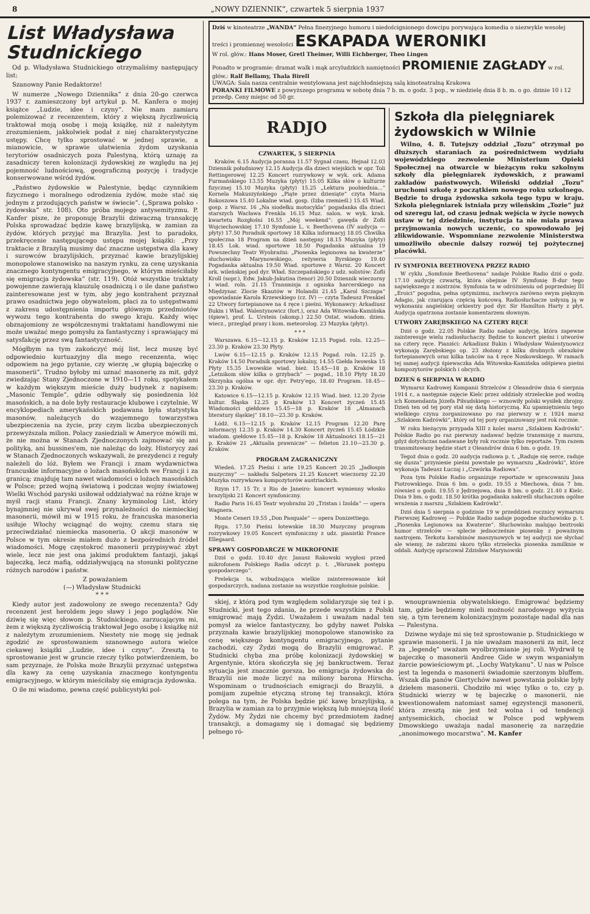8 „NOWY DZIENNIK“, czwartek 5 sierpnia 1937
List Władysława
Studnickiego
Od p. Władysława Studnickiego otrzymaliśmy następujący list:
Szanowny Panie Redaktorze!
W numerze „Nowego Dziennika“ z dnia 20-go czerwca 1937 r. zamieszczony był artykuł p. M. Kanfera o mojej książce „Ludzie, idee i czyny“. Nie mam zamiaru polemizować z recenzentem, który z większą życzliwością traktował moją osobę i moją książkę, niż z należytym zrozumieniem, jakkolwiek podał z niej charakterystyczne ustępy. Chcę tylko sprostować w jednej sprawie, a mianowicie, w sprawie ułatwienia żydom uzyskania terytoriów osadniczych poza Palestyną, którą uznaję za zasadniczy teren kolonizacji żydowskiej ze względu na jej pojemność ludnościową, geograficzną pozycję i tradycje konserwowane wśród żydów.
„Państwo żydowskie w Palestynie, będąc czynnikiem fizycznego i moralnego odrodzenia żydów, może stać się jednym z przodujących państw w świecie“. („Sprawa polsko - żydowska“ str. 108). Oto próba mojego antysemityzmu. P. Kanfer pisze, że proponuję Brazylii dziwaczną transakcję Polska sprowadzać będzie kawę brazylijską, w zamian za żydów, których przyjąć ma Brazylia. Jest to paradoks, przekręcenie następującego ustępu mojej książki: „Przy traktacie z Brazylią musimy dać znaczne ustępstwa dla kawy i surowców brazylijskich, przyznać kawie brazylijskiej monopolowe stanowisko na naszym rynku, za cenę uzyskania znacznego kontyngentu emigracyjnego, w którym mieściłaby się emigracja żydowska“ (str. 119). Otóż wszystkie traktaty powojenne zawierają klauzulę osadniczą i o ile dane państwo zainteresowane jest w tym, aby jego kontrahent przyznał prawo osadnictwa jego obywatelom, płaci za to ustępstwami z zakresu udostępnienia importu głównym przedmiotów wywozu tego kontrahenta do swego kraju. Każdy więc obznajomiony ze współczesnymi traktatami handlowymi nie może uważać mego pomysłu za fantastyczny i sprawiający mi satysfakcję przez swą fantastyczność.
Mógłbym na tym zakończyć mój list, lecz muszę być odpowiednio kurtuazyjny dla mego recenzenta, więc odpowiem na jego pytanie, czy wierzę „w głupią bajeczkę o masonerii“. Trudno byłoby mi uznać masonerię za mit, gdyż zwiedzając Stany Zjednoczone w 1910—11 roku, spotykałem w każdym większym mieście duży budynek z napisem: „Masonic Temple“, gdzie odbywały się posiedzenia lóż masońskich, a na dole były restauracje klubowe i czytelnie. W encyklopediach amerykańskich podawana była statystyka masonów, należących do wzajemnego towarzystwa ubezpieczenia na życie, przy czym liczba ubezpieczonych przewyższała milion. Polacy zasiedziali w Ameryce mówili mi, że nie można w Stanach Zjednoczonych zajmować się ani polityką, ani bussines'em, nie należąc do loży. Historycy zaś w Stanach Zjednoczonych wskazywali, że prezydenci z reguły należeli do lóż. Byłem we Francji i znam wydawnictwa francuskie informacyjne o lożach masońskich we Francji i za granicą; znajduję tam nawet wiadomości o lożach masońskich w Polsce; przed wojną światową i podczas wojny światowej Wielki Wschód paryski usiłował oddziaływać na różne kraje w myśl racji stanu Francji. Znany kryminolog List, który bynajmniej nie ukrywał swej przynależności do niemieckiej masonerii, mówił mi w 1915 roku, że francuska masoneria usiłuje Włochy wciągnąć do wojny, czemu stara się przeciwdziałać niemiecka masoneria. O akcji masonów w Polsce w tym okresie miałem dużo z bezpośrednich źródeł wiadomości. Mogę częstokroć masonerii przypisywać zbyt wiele, lecz nie jest ona jakimś produktem fantazji, jakąś bajeczką, lecz mafią, oddziaływującą na stosunki polityczne różnych narodów i państw.
Z poważaniem
(—) Władysław Studnicki
* * *
Kiedy autor jest zadowolony ze swego recenzenta? Gdy recenzent jest heroldem jego sławy i jego poglądów. Nie dziwię się więc słowom p. Studnickiego, zarzucającym mi, żem z większą życzliwością traktował Jego osobę i książkę niż z należytym zrozumieniem. Niestety nie mogę się jednak zgodzić ze sprostowaniem szanownego autora wielce ciekawej książki „Ludzie, idee i czyny“. Zresztą to sprostowanie jest w gruncie rzeczy tylko potwierdzeniem, bo sam przyznaje, że Polska może Brazylii przyznać ustępstwa dla kawy za cenę uzyskania znacznego kontyngentu emigracyjnego, w którym mieściłaby się emigracja żydowska.
O ile mi wiadomo, pewna część publicystyki pol-
Dziś w kinoteatrze „WANDA“ Pełna finezyjnego humoru i niedoścignionego dowcipu porywająca komedia o niezwykle wesołej treści i promiennej wesołości ESKAPADA WERONIKI
W rol. głów.: Hans Moser, Gretl Theimer, Willi Eichberger, Theo Lingen
Ponadto w programie: dramat walk i mąk arcyludzkich namiętności PROMIENIE ZAGŁADY w rol. głów.: Ralf Bellamy, Thala Birell
UWAGA: Sala nasza centralnie wentylowana jest najchłodniejszą salą kinoteatralną Krakowa
PORANKI FILMOWE z powyższego programu w sobotę dnia 7 b. m. o godz. 3 pop., w niedzielę dnia 8 b. m. o go. dzinie 10 i 12 przedp. Ceny miejsc od 50 gr.
RADJO
CZWARTEK, 5 SIERPNIA
Kraków. 6.15 Audycja poranna 11.57 Sygnał czasu, Hejnał 12.03 Dziennik południowy 12.15 Audycja dla dzieci wiejskich w opr. Toli Rettingerowej 12.25 Koncert rozrywkowy w wyk. ork. Adama Furmańskiego 13.55 Muzyka (płyty) 15.05 Kilka słów o kulturze fizycznej 15.10 Muzyka (płyty) 15.25 „Lektura poobiednia...“ Kornela Makuszyńskiego „Piąte przez dziesiąte“ czyta Maria Rokoszowa 15.40 Lokalne wiad. gosp. (Izba rzemieśl.) 15.45 Wiad. gosp. z Warsz. 16 „Na siodełku motocykla“ pogadanka dla dzieci starszych Wacława Frenkla 16.15 Muz. salon. w wyk. krak. kwartetu Rozgłośni 16.55 „Mój weekend“: gawęda dr Zofii Wojciechowskiej 17.10 Symfonie L. v. Beethovena (IV audycja — płyty) 17.50 Poradnik sportowy 18 Kilka informacyj 18.05 Chwilka społeczna 18 Program na dzień następny 18.15 Muzyka (płyty) 18.45 Lok. wiad. sportowe 18.50 Pogadanka aktualna 19 Powszechny Teatr Wyobraźni: „Piosenka legionowa na kwaterze“ słuchowisko Marynowskiego, reżyseria Byrskiego 19.40 Pogadanka aktualna 19.50 Wiad. sportowe z Warsz. 20 Koncert ork. wileńskiej pod dyr. Wład. Szczepańskiego z udz. solistów: Zofii Kroll (sopr.), Edw. Jakub-Jakutisa (tenor) 20.50 Dziennik wieczorny i wiad. roln. 21.15 Transmisja z ogniska harcerskiego na Międzynar. Zlocie Skautów w Holandii 21.45 „Karol Szczapa“ opowiadanie Karola Krzewskiego (cz. IV) — czyta Tadeusz Frenkiel 22 Utwory fortepianowe na 4 ręce i pieśni. Wykonawcy: Arkadiusz Bukin i Wład. Walentynowicz (fort.), oraz Ada Witowska-Kamińska (śpiew), prof. L. Urstein (akomp.) 22.50 Ostat. wiadom. dzien. wiecz., przegląd prasy i kom. meteorolog. 23 Muzyka (płyty).
* * *
Warszawa. 6.15—12.15 p. Kraków 12.15 Pogad. roln. 12.25—23.30 p. Kraków 23.30 Płyty.
Lwów 6.15—12.15 p. Kraków 12.15 Pogad. roln. 12.25 p. Kraków 14.50 Poradnik sportowy lokalny, 14.55 Giełda lwowska 15 Płyty 15.35 Lwowskie wiad. bież. 15.45—18 p. Kraków 18 „Letnikom słów kilka o grzybach“ — pogad., 18.10 Płyty 18.20 Skrzynka ogólna w opr. dyr. Petry'ego, 18.40 Program. 18.45—23.30 p. Kraków.
Katowice 6.15—12.15 p. Kraków 12.15 Wiad. bież. 12.20 Życie kultur. Śląska 12.25 p Kraków 13 Koncert życzeń 15.45 Wiadomości giełdowe 15.45—18 p. Kraków 18 „Almanach literatury śląskiej“ 18.10—23.30 p. Kraków.
Łódź. 6.15—12.15 p. Kraków 12.15 Program 12.20 Parę informacyj 12.35 p. Kraków 14.30 Koncert życzeń 15.45 Łódzkie wiadom. giełdowe 15.45—18 p. Kraków 18 Aktualności 18.15—21 p. Kraków 21 „Aktualia prawnicze“ — felieton 21.10—23.30 p. Kraków.
PROGRAM ZAGRANICZNY
Wiedeń. 17.25 Pieśni i arie 19.25 Koncert 20.25 „Jadłospis muzyczny“ — nakładu Salpetera 21.25 Koncert wieczorny 22.20 Muzyka rozrywkowa kompozytorów austriackich.
Rzym 17. 15 Tr. z Rio de Janeiro: koncert wymienny włosko brazylijski 21 Koncert symfoniczny.
Radio Paris 16.45 Teatr wyobraźni 20 „Tristan i Izolda“ — opera Wagnera.
Monte Ceneri 19.55 „Don Pasquale“ — opera Donizettiego.
Ryga. 17.50 Pieśni łotewskie 18.30 Muzyczny program rozrywkowy 19.05 Koncert symfoniczny z udz. pianistki France Ellegaard.
SPRAWY GOSPODARCZE W MIKROFONIE
Dziś o godz. 10.40 dyr. Janusz Rakowski wygłosi przed mikrofonem Polskiego Radia odczyt p. t. „Warunek postępu gospodarczego“.
Prelekcja ta, wzbudzająca wielkie zainteresowanie kół gospodarczych, nadana zostanie na wszystkie rozgłośnie polskie.
Szkoła dla pielęgniarek żydowskich w Wilnie
Wilno, 4. 8. Tutejszy oddział „Tozu“ otrzymał po dłuższych staraniach za pośrednictwem wydziału wojewódzkiego zezwolenie Ministerium Opieki Społecznej na otwarcie w bieżącym roku szkolnym szkoły dla pielęgniarek żydowskich, z prawami zakładów państwowych. Wileński oddział „Tozu“ uruchomi szkołę z początkiem nowego roku szkolnego. Będzie to druga żydowska szkoła tego typu w kraju. Szkoła pielęgniarek istniała przy wileńskim „Tozie“ już od szeregu lat, od czasu jednak wejścia w życie nowych ustaw w tej dziedzinie, instytucja ta nie miała prawa przyjmowania nowych uczenic, co spowodowało jej zlikwidowanie. Wspomniane zezwolenie Ministerstwa umożliwiło obecnie dalszy rozwój tej pożytecznej placówki.
IV SYMFONIA BEETHOVENA PRZEZ RADIO
W cyklu „Somfonie Beethovena“ nadaje Polskie Radio dziś o godz. 17.10 audycję czwartą, która obejmie IV Symfonię B-dur tego największego z mistrzów. Symfonia ta w odróżnieniu od poprzedniej III „Eroici“ pogodna, pełna optymizmu, zachwyca zarówno swym pięknym Adagio, jak czarująca częścią końcową. Radiosłuchacze usłyszą ją w wykonaniu angielskiej orkiestry pod dyr. Sir Hamilton Harty z płyt. Audycja opatrzona zostanie komentarzem słownym.
UTWORY ZARĘBSKIEGO NA CZTERY RĘCE
Dziś o godz. 22.05 Polskie Radio nadaje audycję, która zapewne zainteresuje wielu radiosłuchaczy. Będzie to koncert pieśni i utworów na cztery ręce. Pianiści: Arkadiusz Bukin i Władysław Walentynowicz wykonają Zarębskiego op. 23 złożony z kilku drobnych obrazków fortepianowych oraz kilka tańców na 4 ręce Noskowskiego. W ramach tej samej audycji śpiewaczka Ada Witowska-Kamińska odśpiewa pieśni kompozytorów polskich i obcych.
DZIEŃ 6 SIERPNIA W RADIO
Wymarsz Kadrowej Kompanii Strzelców z Oleandrów dnia 6 sierpnia 1914 r., a następnie zajęcie Kielc przez oddziały strzeleckie pod wodzą ich Komendanta Józefa Piłsudskiego — wznowiły polski wysiłek zbrojny. Dzień ten od tej pory stał się datą historyczną. Ku upamiętnieniu tego wielkiego czynu zorganizowano po raz pierwszy w r. 1924 marsz „Szlakiem Kadrówki“, który od tej pory organizowany jest rok rocznie.
W roku bieżącym przypada XIII z kolei marsz „Szlakiem Kadrówki“. Polskie Radio po raz pierwszy nadawać będzie transmisję z marszu, gdyż dotychczas nadawane były rok rocznie tylko reportaże. Tym razem transmitowany będzie start z Oleandrów dnia 6 bm. o godz. 19.
Tegoż dnia o godz. 20 audycja radiowa p. t. „Raduje się serce, raduje się dusza“ przyniesie pieśni powstałe po wymarszu „Kadrówki“, które wykonaja Tadeusz Łuczaj i „Czwórka Radiowa“.
Poza tym Polskie Radio organizuje reportaże w opracowaniu Jana Piotrowskiego. Dnia 6 bm. o godz. 19.55 z Miechowa, dnia 7 bm. również o godz. 19.55 z Jędrzejowa, dnia 8 bm. o godz. 21.40 z Kielc. Dnia 9 bm. o godz. 18.50 krótka pogadanka nakreśli słuchaczom ogólne wrażenia z marszu „Szlakiem Kadrówki“.
Dziś dnia 5 sierpnia o godzinie 19 w przeddzień rocznicy wymarszu Pierwszej Kadrowej — Polskie Radio nadaje pogodne słuchowisko p. t. „Piosenka Legionowa na Kwaterze“. Słuchowisko malująo beztroski humor strzelców — splecie jednocześnie piosenkę z poważnym nastrojem. Terkotu karabinów maszynowych w tej audycji nie słychać ale wiemy, że zabrzmi skoro tylko strzelecka piosenka zamilknie w oddali. Audycję opracował Zdzisław Marynowski
skiej, z którą pod tym względem solidaryzuje się też i p. Studnicki, jest tego zdania, że przede wszystkim z Polski emigrować mają Żydzi. Uważałem i uważam nadal ten pomysł za wielce fantastyczny, bo gdyby nawet Polska przyznała kawie brazylijskiej monopolowe stanowisko za cenę większego kontyngentu emigracyjnego, pytanie zachodzi, czy Żydzi mogą do Brazylii emigrować. P. Studnicki chyba zna próbę kolonizacji żydowskiej w Argentynie, która skończyła się jej bankructwem. Teraz sytuacja jest znacznie gorsza, bo emigracja żydowska do Brazylii nie może liczyć na miliony barona Hirscha. Wspominam o trudnościach emigracji do Brazylii, a pomijam zupełnie etyczną stronę tej transakcji, która polega na tym, że Polska będzie pić kawę brazylijską, a Brazylia w zamian za to przyjmie większą lub mniejszą ilość Żydów. My Żydzi nie chcemy być przedmiotem żadnej transakcji, a domagamy się i domagać się będziemy pełnego ró-
wnouprawnienia obywatelskiego. Emigrować będziemy tam, gdzie będziemy mieli możność narodowego wyżycia się, a tym terenem kolonizacyjnym pozostaje nadal dla nas — Palestyna.
Dziwne wydaje mi się też sprostowanie p. Studnickiego w sprawie masonerii. I ja nie uważam masonerii za mit, lecz za „legendę“ uważam wyolbrzymianie jej roli. Wydrwił tę bajeczkę o masonerii Andree Gide w swym wspaniałym żarcie powieściowym pt. „Lochy Watykanu“. U nas w Polsce jest ta legenda o masonerii świadomie szerzonym bluffem. Wszak dla panów Giertychów nawet powstania polskie były dziełem masonerii. Chodziło mi więc tylko o to, czy p. Studnicki wierzy w tę bajeczkę o masonerii, nie kwestionowałem natomiast samej egzystencji masonerii, która zresztą nie jest też wolna i od tendencji antysemickich, chociaż w Polsce pod wpływem Dmowskiego uważaja nadal masonerię za narzędzie „anonimowego mocarstwa“. M. Kanfer